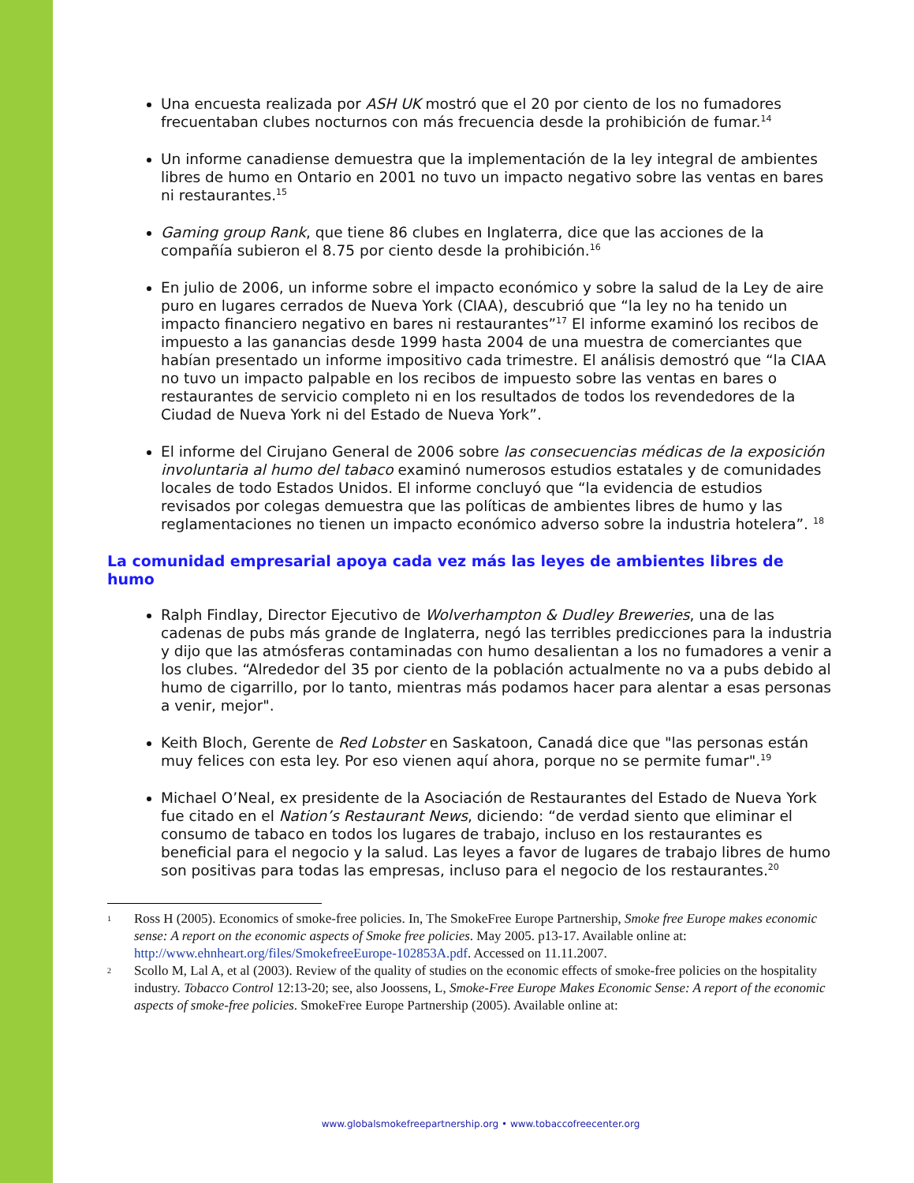Una encuesta realizada por ASH UK mostró que el 20 por ciento de los no fumadores frecuentaban clubes nocturnos con más frecuencia desde la prohibición de fumar.<sup>14</sup>
Un informe canadiense demuestra que la implementación de la ley integral de ambientes libres de humo en Ontario en 2001 no tuvo un impacto negativo sobre las ventas en bares ni restaurantes.<sup>15</sup>
Gaming group Rank, que tiene 86 clubes en Inglaterra, dice que las acciones de la compañía subieron el 8.75 por ciento desde la prohibición.<sup>16</sup>
En julio de 2006, un informe sobre el impacto económico y sobre la salud de la Ley de aire puro en lugares cerrados de Nueva York (CIAA), descubrió que “la ley no ha tenido un impacto financiero negativo en bares ni restaurantes”<sup>17</sup> El informe examinó los recibos de impuesto a las ganancias desde 1999 hasta 2004 de una muestra de comerciantes que habían presentado un informe impositivo cada trimestre. El análisis demostró que “la CIAA no tuvo un impacto palpable en los recibos de impuesto sobre las ventas en bares o restaurantes de servicio completo ni en los resultados de todos los revendedores de la Ciudad de Nueva York ni del Estado de Nueva York”.
El informe del Cirujano General de 2006 sobre las consecuencias médicas de la exposición involuntaria al humo del tabaco examinó numerosos estudios estatales y de comunidades locales de todo Estados Unidos. El informe concluyó que “la evidencia de estudios revisados por colegas demuestra que las políticas de ambientes libres de humo y las reglamentaciones no tienen un impacto económico adverso sobre la industria hotelera”. <sup>18</sup>
La comunidad empresarial apoya cada vez más las leyes de ambientes libres de humo
Ralph Findlay, Director Ejecutivo de Wolverhampton & Dudley Breweries, una de las cadenas de pubs más grande de Inglaterra, negó las terribles predicciones para la industria y dijo que las atmósferas contaminadas con humo desalientan a los no fumadores a venir a los clubes. “Alrededor del 35 por ciento de la población actualmente no va a pubs debido al humo de cigarrillo, por lo tanto, mientras más podamos hacer para alentar a esas personas a venir, mejor".
Keith Bloch, Gerente de Red Lobster en Saskatoon, Canadá dice que "las personas están muy felices con esta ley. Por eso vienen aquí ahora, porque no se permite fumar".<sup>19</sup>
Michael O’Neal, ex presidente de la Asociación de Restaurantes del Estado de Nueva York fue citado en el Nation’s Restaurant News, diciendo: “de verdad siento que eliminar el consumo de tabaco en todos los lugares de trabajo, incluso en los restaurantes es beneficial para el negocio y la salud. Las leyes a favor de lugares de trabajo libres de humo son positivas para todas las empresas, incluso para el negocio de los restaurantes.<sup>20</sup>
1 Ross H (2005). Economics of smoke-free policies. In, The SmokeFree Europe Partnership, Smoke free Europe makes economic sense: A report on the economic aspects of Smoke free policies. May 2005. p13-17. Available online at: http://www.ehnheart.org/files/SmokefreeEurope-102853A.pdf. Accessed on 11.11.2007.
2 Scollo M, Lal A, et al (2003). Review of the quality of studies on the economic effects of smoke-free policies on the hospitality industry. Tobacco Control 12:13-20; see, also Joossens, L, Smoke-Free Europe Makes Economic Sense: A report of the economic aspects of smoke-free policies. SmokeFree Europe Partnership (2005). Available online at:
www.globalsmokefreepartnership.org • www.tobaccofreecenter.org